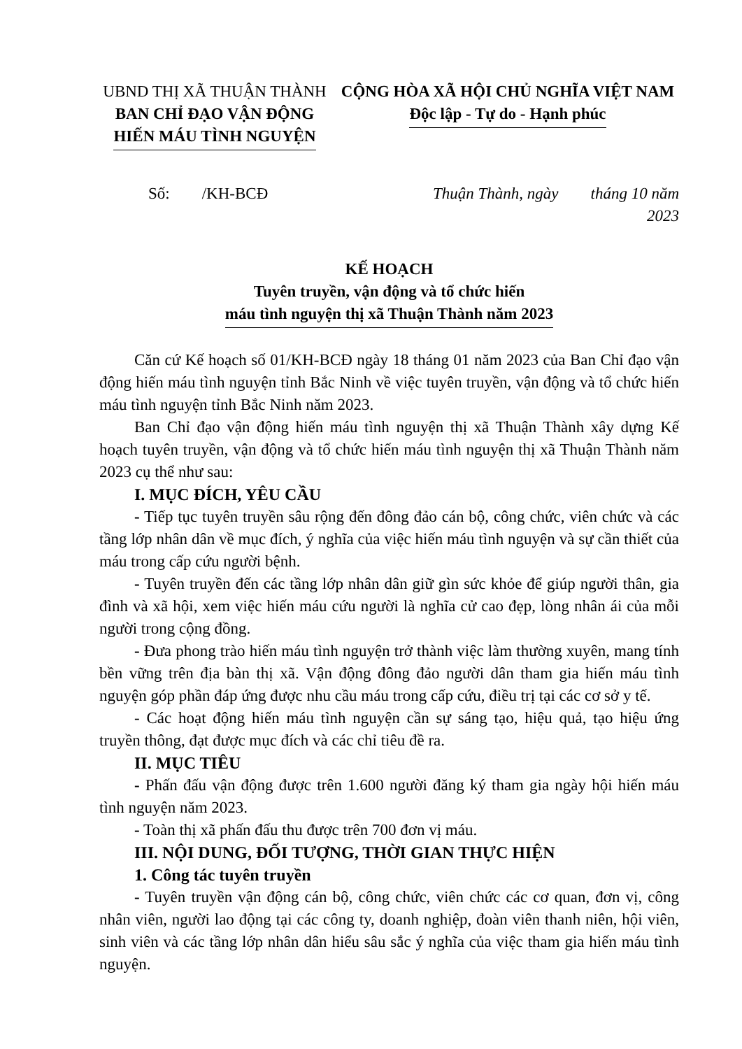UBND THỊ XÃ THUẬN THÀNH
BAN CHỈ ĐẠO VẬN ĐỘNG
HIẾN MÁU TÌNH NGUYỆN
CỘNG HÒA XÃ HỘI CHỦ NGHĨA VIỆT NAM
Độc lập - Tự do - Hạnh phúc
Số: /KH-BCĐ Thuận Thành, ngày tháng 10 năm 2023
KẾ HOẠCH
Tuyên truyền, vận động và tổ chức hiến
máu tình nguyện thị xã Thuận Thành năm 2023
Căn cứ Kế hoạch số 01/KH-BCĐ ngày 18 tháng 01 năm 2023 của Ban Chỉ đạo vận động hiến máu tình nguyện tỉnh Bắc Ninh về việc tuyên truyền, vận động và tổ chức hiến máu tình nguyện tỉnh Bắc Ninh năm 2023.
Ban Chỉ đạo vận động hiến máu tình nguyện thị xã Thuận Thành xây dựng Kế hoạch tuyên truyền, vận động và tổ chức hiến máu tình nguyện thị xã Thuận Thành năm 2023 cụ thể như sau:
I. MỤC ĐÍCH, YÊU CẦU
- Tiếp tục tuyên truyền sâu rộng đến đông đảo cán bộ, công chức, viên chức và các tầng lớp nhân dân về mục đích, ý nghĩa của việc hiến máu tình nguyện và sự cần thiết của máu trong cấp cứu người bệnh.
- Tuyên truyền đến các tầng lớp nhân dân giữ gìn sức khỏe để giúp người thân, gia đình và xã hội, xem việc hiến máu cứu người là nghĩa cử cao đẹp, lòng nhân ái của mỗi người trong cộng đồng.
- Đưa phong trào hiến máu tình nguyện trở thành việc làm thường xuyên, mang tính bền vững trên địa bàn thị xã. Vận động đông đảo người dân tham gia hiến máu tình nguyện góp phần đáp ứng được nhu cầu máu trong cấp cứu, điều trị tại các cơ sở y tế.
- Các hoạt động hiến máu tình nguyện cần sự sáng tạo, hiệu quả, tạo hiệu ứng truyền thông, đạt được mục đích và các chỉ tiêu đề ra.
II. MỤC TIÊU
- Phấn đấu vận động được trên 1.600 người đăng ký tham gia ngày hội hiến máu tình nguyện năm 2023.
- Toàn thị xã phấn đấu thu được trên 700 đơn vị máu.
III. NỘI DUNG, ĐỐI TƯỢNG, THỜI GIAN THỰC HIỆN
1. Công tác tuyên truyền
- Tuyên truyền vận động cán bộ, công chức, viên chức các cơ quan, đơn vị, công nhân viên, người lao động tại các công ty, doanh nghiệp, đoàn viên thanh niên, hội viên, sinh viên và các tầng lớp nhân dân hiểu sâu sắc ý nghĩa của việc tham gia hiến máu tình nguyện.